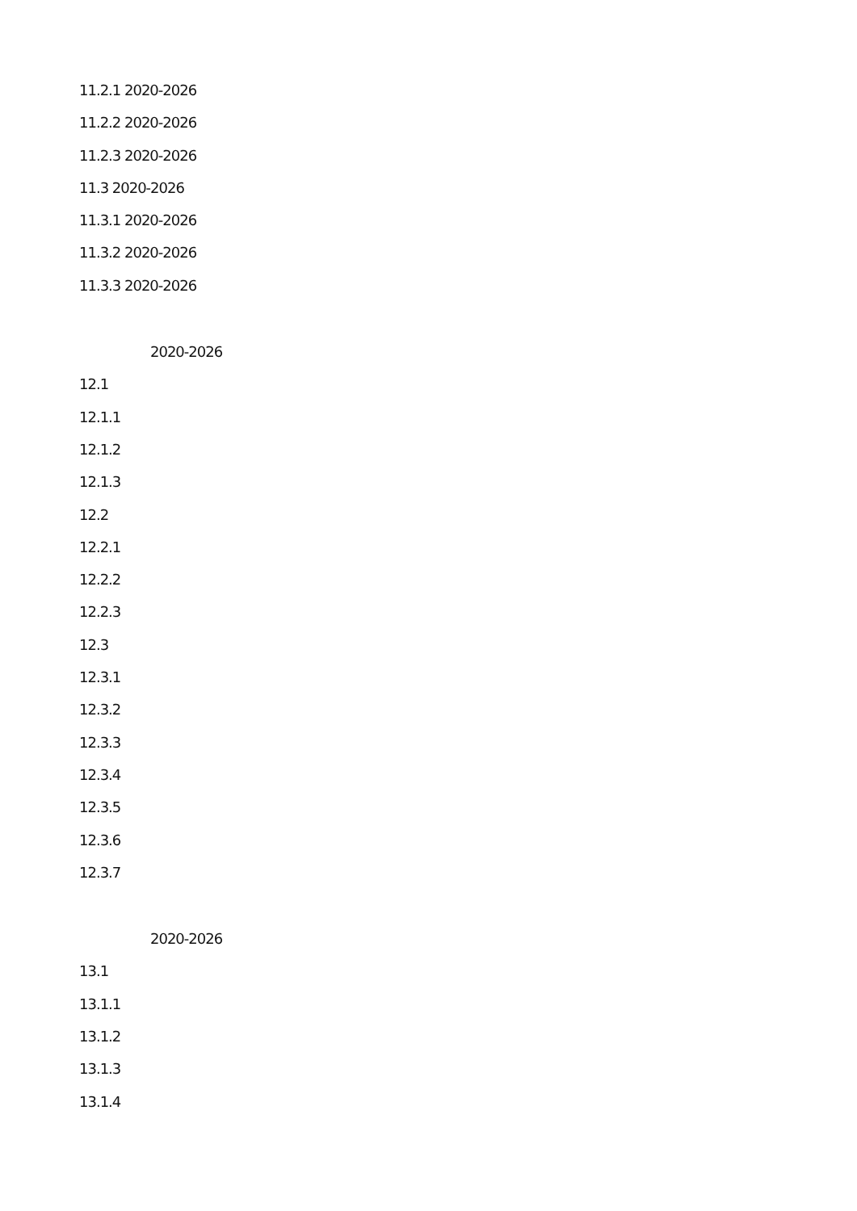11.2.1 2020-2026
11.2.2 2020-2026
11.2.3 2020-2026
11.3 2020-2026
11.3.1 2020-2026
11.3.2 2020-2026
11.3.3 2020-2026
2020-2026
12.1
12.1.1
12.1.2
12.1.3
12.2
12.2.1
12.2.2
12.2.3
12.3
12.3.1
12.3.2
12.3.3
12.3.4
12.3.5
12.3.6
12.3.7
2020-2026
13.1
13.1.1
13.1.2
13.1.3
13.1.4